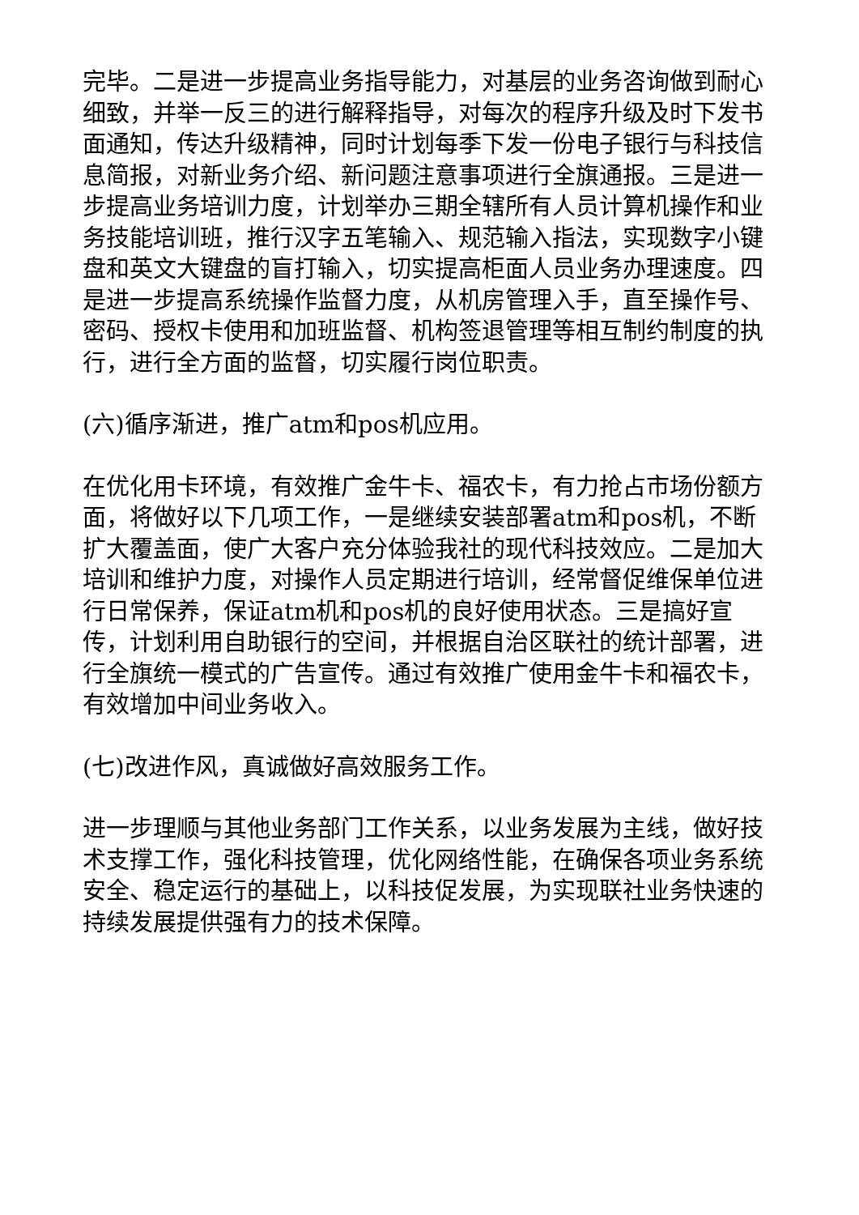完毕。二是进一步提高业务指导能力，对基层的业务咨询做到耐心细致，并举一反三的进行解释指导，对每次的程序升级及时下发书面通知，传达升级精神，同时计划每季下发一份电子银行与科技信息简报，对新业务介绍、新问题注意事项进行全旗通报。三是进一步提高业务培训力度，计划举办三期全辖所有人员计算机操作和业务技能培训班，推行汉字五笔输入、规范输入指法，实现数字小键盘和英文大键盘的盲打输入，切实提高柜面人员业务办理速度。四是进一步提高系统操作监督力度，从机房管理入手，直至操作号、密码、授权卡使用和加班监督、机构签退管理等相互制约制度的执行，进行全方面的监督，切实履行岗位职责。
(六)循序渐进，推广atm和pos机应用。
在优化用卡环境，有效推广金牛卡、福农卡，有力抢占市场份额方面，将做好以下几项工作，一是继续安装部署atm和pos机，不断扩大覆盖面，使广大客户充分体验我社的现代科技效应。二是加大培训和维护力度，对操作人员定期进行培训，经常督促维保单位进行日常保养，保证atm机和pos机的良好使用状态。三是搞好宣传，计划利用自助银行的空间，并根据自治区联社的统计部署，进行全旗统一模式的广告宣传。通过有效推广使用金牛卡和福农卡，有效增加中间业务收入。
(七)改进作风，真诚做好高效服务工作。
进一步理顺与其他业务部门工作关系，以业务发展为主线，做好技术支撑工作，强化科技管理，优化网络性能，在确保各项业务系统安全、稳定运行的基础上，以科技促发展，为实现联社业务快速的持续发展提供强有力的技术保障。